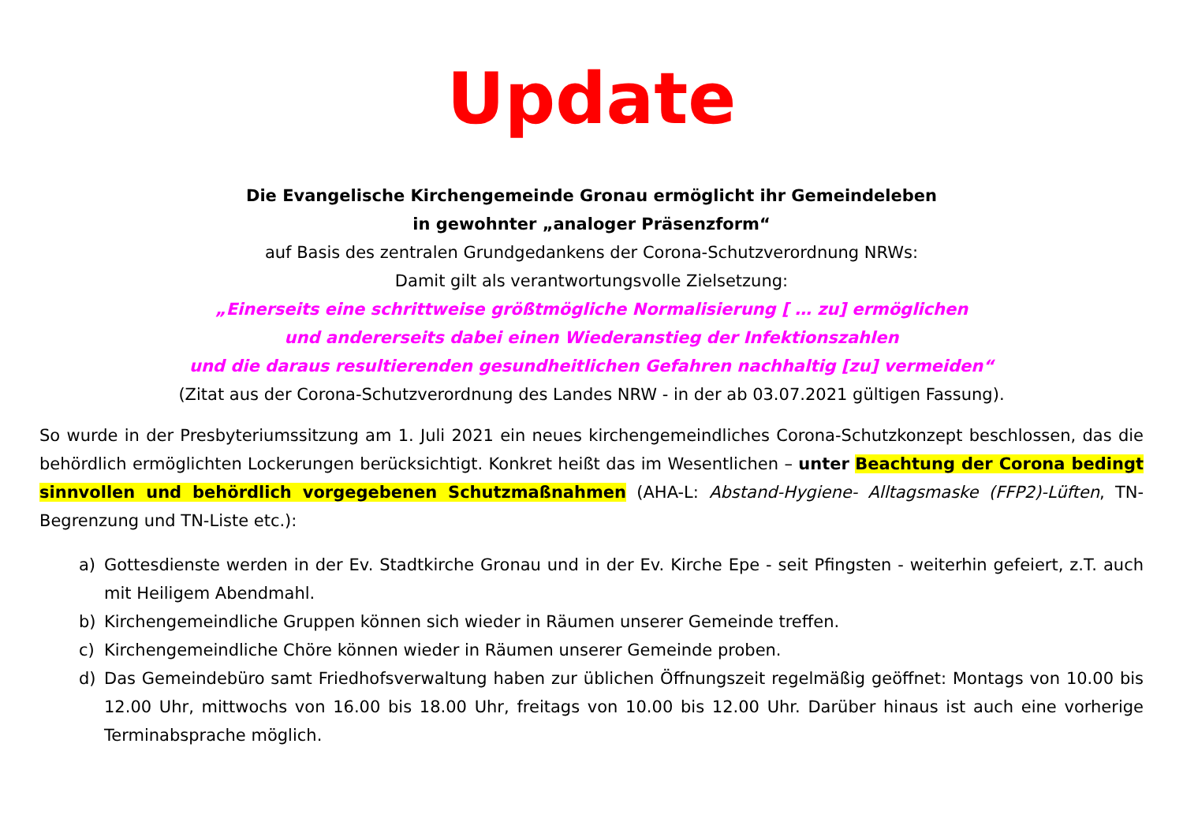Update
Die Evangelische Kirchengemeinde Gronau ermöglicht ihr Gemeindeleben
in gewohnter „analoger Präsenzform“
auf Basis des zentralen Grundgedankens der Corona-Schutzverordnung NRWs:
Damit gilt als verantwortungsvolle Zielsetzung:
„Einerseits eine schrittweise größtmögliche Normalisierung [ … zu] ermöglichen
und andererseits dabei einen Wiederanstieg der Infektionszahlen
und die daraus resultierenden gesundheitlichen Gefahren nachhaltig [zu] vermeiden“
(Zitat aus der Corona-Schutzverordnung des Landes NRW - in der ab 03.07.2021 gültigen Fassung).
So wurde in der Presbyteriumssitzung am 1. Juli 2021 ein neues kirchengemeindliches Corona-Schutzkonzept beschlossen, das die behördlich ermöglichten Lockerungen berücksichtigt. Konkret heißt das im Wesentlichen – unter Beachtung der Corona bedingt sinnvollen und behördlich vorgegebenen Schutzmaßnahmen (AHA-L: Abstand-Hygiene- Alltagsmaske (FFP2)-Lüften, TN-Begrenzung und TN-Liste etc.):
a) Gottesdienste werden in der Ev. Stadtkirche Gronau und in der Ev. Kirche Epe - seit Pfingsten - weiterhin gefeiert, z.T. auch mit Heiligem Abendmahl.
b) Kirchengemeindliche Gruppen können sich wieder in Räumen unserer Gemeinde treffen.
c) Kirchengemeindliche Chöre können wieder in Räumen unserer Gemeinde proben.
d) Das Gemeindebüro samt Friedhofsverwaltung haben zur üblichen Öffnungszeit regelmäßig geöffnet: Montags von 10.00 bis 12.00 Uhr, mittwochs von 16.00 bis 18.00 Uhr, freitags von 10.00 bis 12.00 Uhr. Darüber hinaus ist auch eine vorherige Terminabsprache möglich.